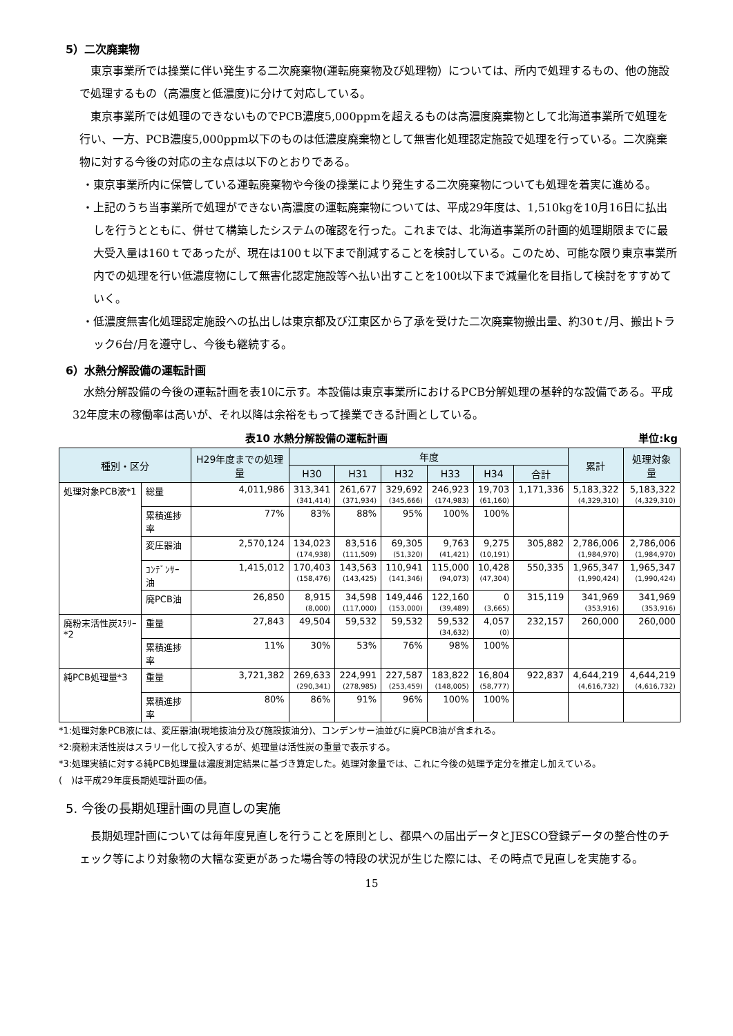5）二次廃棄物
東京事業所では操業に伴い発生する二次廃棄物(運転廃棄物及び処理物）については、所内で処理するもの、他の施設で処理するもの（高濃度と低濃度)に分けて対応している。
東京事業所では処理のできないものでPCB濃度5,000ppmを超えるものは高濃度廃棄物として北海道事業所で処理を行い、一方、PCB濃度5,000ppm以下のものは低濃度廃棄物として無害化処理認定施設で処理を行っている。二次廃棄物に対する今後の対応の主な点は以下のとおりである。
・東京事業所内に保管している運転廃棄物や今後の操業により発生する二次廃棄物についても処理を着実に進める。
・上記のうち当事業所で処理ができない高濃度の運転廃棄物については、平成29年度は、1,510kgを10月16日に払出しを行うとともに、併せて構築したシステムの確認を行った。これまでは、北海道事業所の計画的処理期限までに最大受入量は160ｔであったが、現在は100ｔ以下まで削減することを検討している。このため、可能な限り東京事業所内での処理を行い低濃度物にして無害化認定施設等へ払い出すことを100t以下まで減量化を目指して検討をすすめていく。
・低濃度無害化処理認定施設への払出しは東京都及び江東区から了承を受けた二次廃棄物搬出量、約30ｔ/月、搬出トラック6台/月を遵守し、今後も継続する。
6）水熱分解設備の運転計画
水熱分解設備の今後の運転計画を表10に示す。本設備は東京事業所におけるPCB分解処理の基幹的な設備である。平成32年度末の稼働率は高いが、それ以降は余裕をもって操業できる計画としている。
表10 水熱分解設備の運転計画 単位:kg
| 種別・区分 | | H29年度までの処理量 | 年度 | | | | | | 累計 | 処理対象量 |
| --- | --- | --- | --- | --- | --- | --- | --- | --- | --- | --- |
| | | | H30 | H31 | H32 | H33 | H34 | 合計 | | |
| 処理対象PCB液*1 | 総量 | 4,011,986 | 313,341 (341,414) | 261,677 (371,934) | 329,692 (345,666) | 246,923 (174,983) | 19,703 (61,160) | 1,171,336 | 5,183,322 (4,329,310) | 5,183,322 (4,329,310) |
| | 累積進捗率 | 77% | 83% | 88% | 95% | 100% | 100% | | | |
| | 変圧器油 | 2,570,124 | 134,023 (174,938) | 83,516 (111,509) | 69,305 (51,320) | 9,763 (41,421) | 9,275 (10,191) | 305,882 | 2,786,006 (1,984,970) | 2,786,006 (1,984,970) |
| | ｺﾝﾃﾞﾝｻｰ油 | 1,415,012 | 170,403 (158,476) | 143,563 (143,425) | 110,941 (141,346) | 115,000 (94,073) | 10,428 (47,304) | 550,335 | 1,965,347 (1,990,424) | 1,965,347 (1,990,424) |
| | 廃PCB油 | 26,850 | 8,915 (8,000) | 34,598 (117,000) | 149,446 (153,000) | 122,160 (39,489) | 0 (3,665) | 315,119 | 341,969 (353,916) | 341,969 (353,916) |
| 廃粉末活性炭ｽﾗﾘｰ*2 | 重量 | 27,843 | 49,504 | 59,532 | 59,532 | 59,532 (34,632) | 4,057 (0) | 232,157 | 260,000 | 260,000 |
| | 累積進捗率 | 11% | 30% | 53% | 76% | 98% | 100% | | | |
| 純PCB処理量*3 | 重量 | 3,721,382 | 269,633 (290,341) | 224,991 (278,985) | 227,587 (253,459) | 183,822 (148,005) | 16,804 (58,777) | 922,837 | 4,644,219 (4,616,732) | 4,644,219 (4,616,732) |
| | 累積進捗率 | 80% | 86% | 91% | 96% | 100% | 100% | | | |
*1:処理対象PCB液には、変圧器油(現地抜油分及び施設抜油分)、コンデンサー油並びに廃PCB油が含まれる。
*2:廃粉末活性炭はスラリー化して投入するが、処理量は活性炭の重量で表示する。
*3:処理実績に対する純PCB処理量は濃度測定結果に基づき算定した。処理対象量では、これに今後の処理予定分を推定し加えている。
(　)は平成29年度長期処理計画の値。
5. 今後の長期処理計画の見直しの実施
長期処理計画については毎年度見直しを行うことを原則とし、都県への届出データとJESCO登録データの整合性のチェック等により対象物の大幅な変更があった場合等の特段の状況が生じた際には、その時点で見直しを実施する。
15